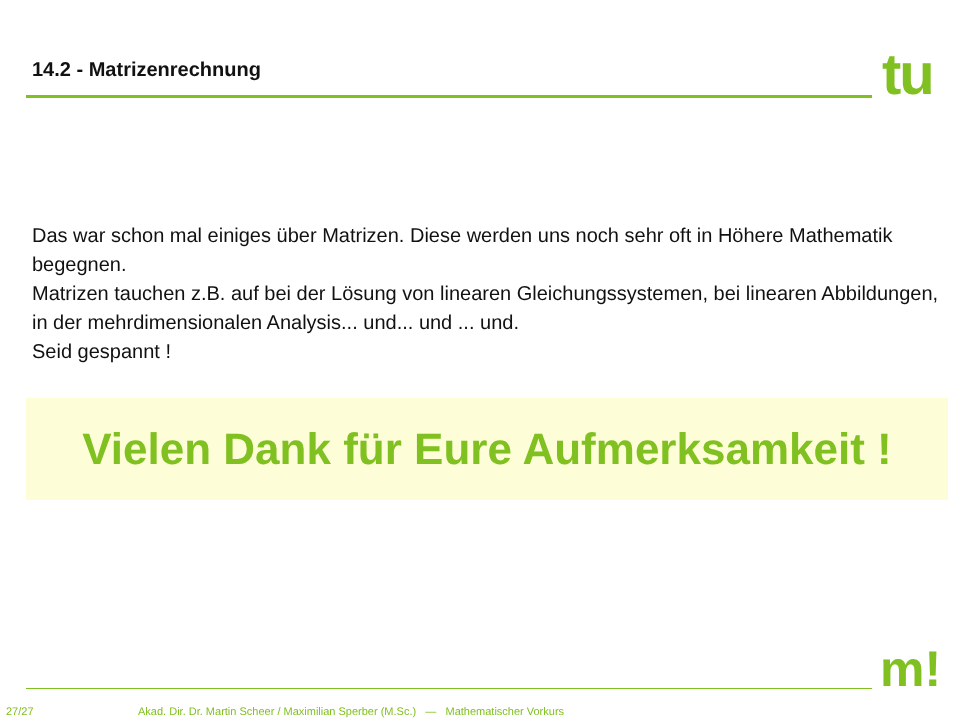14.2 - Matrizenrechnung tu
Das war schon mal einiges über Matrizen. Diese werden uns noch sehr oft in Höhere Mathematik begegnen.
Matrizen tauchen z.B. auf bei der Lösung von linearen Gleichungssystemen, bei linearen Abbildungen, in der mehrdimensionalen Analysis... und... und ... und.
Seid gespannt !
Vielen Dank für Eure Aufmerksamkeit !
m!
27/27 Akad. Dir. Dr. Martin Scheer / Maximilian Sperber (M.Sc.) — Mathematischer Vorkurs